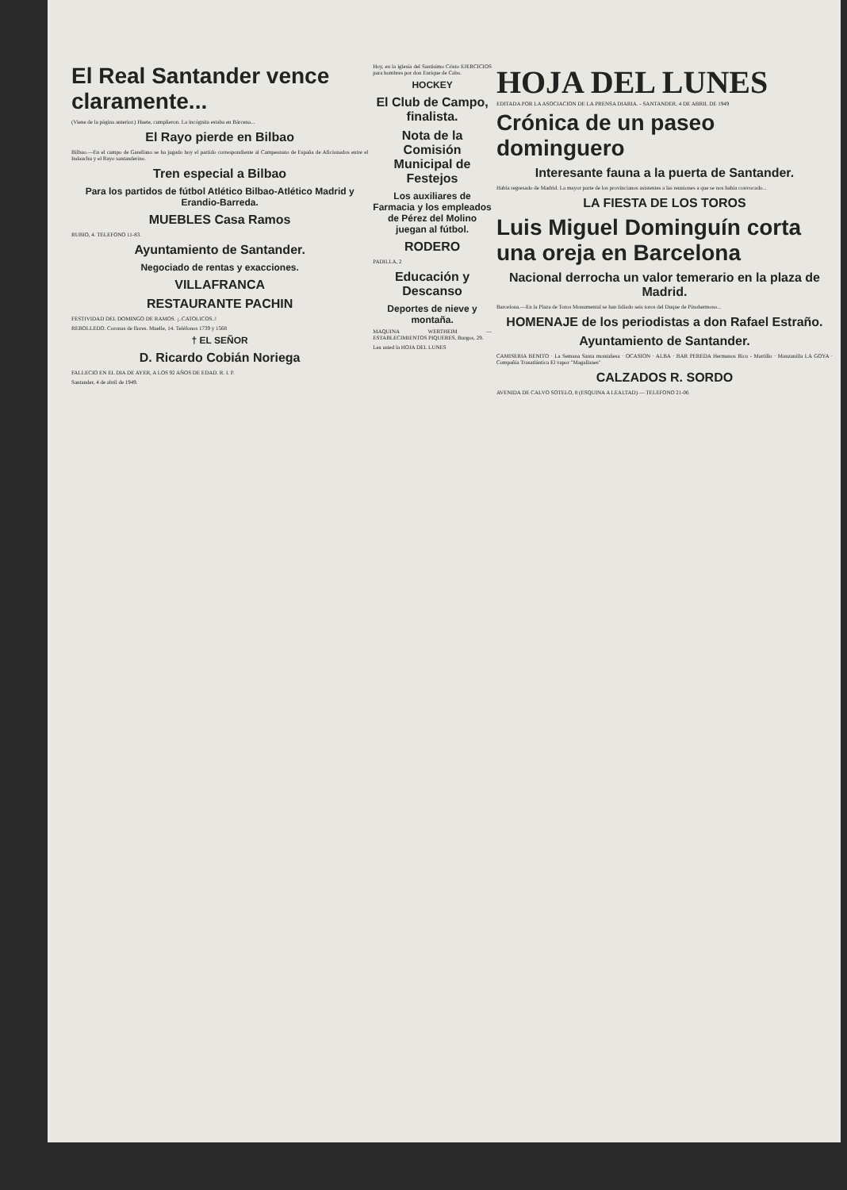El Real Santander vence claramente...
(Viene de la página anterior.) Huete, cumplieron. La incógnita estaba en Bárcena...
El Rayo pierde en Bilbao
Bilbao.—En el campo de Garellano se ha jugado hoy el partido correspondiente al Campeonato de España de Aficionados entre el Indauchu y el Rayo santanderino.
Tren especial a Bilbao
Para los partidos de fútbol Atlético Bilbao-Atlético Madrid y Erandio-Barreda.
MUEBLES Casa Ramos
RUBIO, 4. TELEFONO 11-83.
Ayuntamiento de Santander.
Negociado de rentas y exacciones.
VILLAFRANCA
RESTAURANTE PACHIN
FESTIVIDAD DEL DOMINGO DE RAMOS. ¡..CATOLICOS..!
REBOLLEDO. Coronas de flores. Muelle, 14. Teléfonos 1739 y 1568
† EL SEÑOR
D. Ricardo Cobián Noriega
FALLECIO EN EL DIA DE AYER, A LOS 92 AÑOS DE EDAD. R. I. P.
Santander, 4 de abril de 1949.
Hoy, en la iglesia del Santísimo Cristo EJERCICIOS para hombres por don Enrique de Cabo.
HOCKEY
El Club de Campo, finalista.
Nota de la Comisión Municipal de Festejos
Los auxiliares de Farmacia y los empleados de Pérez del Molino juegan al fútbol.
RODERO
PADILLA, 2
Educación y Descanso
Deportes de nieve y montaña.
MAQUINA WERTHEIM — ESTABLECIMIENTOS PIQUERES, Burgos, 29.
Lea usted la HOJA DEL LUNES
HOJA DEL LUNES
EDITADA POR LA ASOCIACION DE LA PRENSA DIARIA. - SANTANDER, 4 DE ABRIL DE 1949
Crónica de un paseo dominguero
Interesante fauna a la puerta de Santander.
Había regresado de Madrid. La mayor parte de los provincianos asistentes a las reuniones a que se nos había convocado...
LA FIESTA DE LOS TOROS
Luis Miguel Dominguín corta una oreja en Barcelona
Nacional derrocha un valor temerario en la plaza de Madrid.
Barcelona.—En la Plaza de Toros Monumental se han lidiado seis toros del Duque de Pinohermoso...
HOMENAJE de los periodistas a don Rafael Estraño.
Ayuntamiento de Santander.
CAMISERIA BENITO · La Semana Santa montañesa · OCASION · ALBA · BAR PEREDA Hermanos Rico - Martillo · Manzanilla LA GOYA · Compañía Trasatlántica El vapor "Magallanes"
CALZADOS R. SORDO
AVENIDA DE CALVO SOTELO, 8 (ESQUINA A LEALTAD) — TELEFONO 21-06